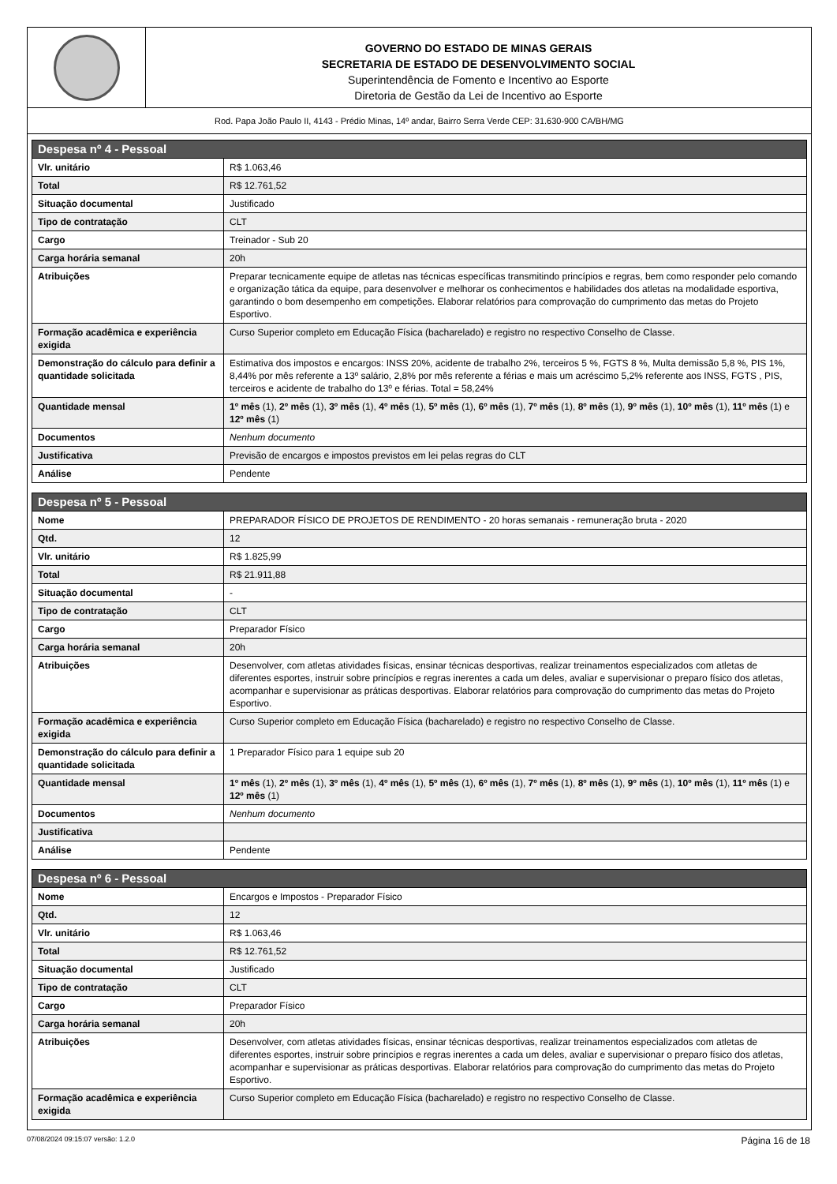GOVERNO DO ESTADO DE MINAS GERAIS
SECRETARIA DE ESTADO DE DESENVOLVIMENTO SOCIAL
Superintendência de Fomento e Incentivo ao Esporte
Diretoria de Gestão da Lei de Incentivo ao Esporte
Rod. Papa João Paulo II, 4143 - Prédio Minas, 14º andar, Bairro Serra Verde CEP: 31.630-900 CA/BH/MG
| Despesa nº 4 - Pessoal | |
| --- | --- |
| Vlr. unitário | R$ 1.063,46 |
| Total | R$ 12.761,52 |
| Situação documental | Justificado |
| Tipo de contratação | CLT |
| Cargo | Treinador - Sub 20 |
| Carga horária semanal | 20h |
| Atribuições | Preparar tecnicamente equipe de atletas nas técnicas específicas transmitindo princípios e regras, bem como responder pelo comando e organização tática da equipe, para desenvolver e melhorar os conhecimentos e habilidades dos atletas na modalidade esportiva, garantindo o bom desempenho em competições. Elaborar relatórios para comprovação do cumprimento das metas do Projeto Esportivo. |
| Formação acadêmica e experiência exigida | Curso Superior completo em Educação Física (bacharelado) e registro no respectivo Conselho de Classe. |
| Demonstração do cálculo para definir a quantidade solicitada | Estimativa dos impostos e encargos: INSS 20%, acidente de trabalho 2%, terceiros 5 %, FGTS 8 %, Multa demissão 5,8 %, PIS 1%, 8,44% por mês referente a 13º salário, 2,8% por mês referente a férias e mais um acréscimo 5,2% referente aos INSS, FGTS , PIS, terceiros e acidente de trabalho do 13º e férias. Total = 58,24% |
| Quantidade mensal | 1º mês (1), 2º mês (1), 3º mês (1), 4º mês (1), 5º mês (1), 6º mês (1), 7º mês (1), 8º mês (1), 9º mês (1), 10º mês (1), 11º mês (1) e 12º mês (1) |
| Documentos | Nenhum documento |
| Justificativa | Previsão de encargos e impostos previstos em lei pelas regras do CLT |
| Análise | Pendente |
| Despesa nº 5 - Pessoal | |
| --- | --- |
| Nome | PREPARADOR FÍSICO DE PROJETOS DE RENDIMENTO - 20 horas semanais - remuneração bruta - 2020 |
| Qtd. | 12 |
| Vlr. unitário | R$ 1.825,99 |
| Total | R$ 21.911,88 |
| Situação documental | - |
| Tipo de contratação | CLT |
| Cargo | Preparador Físico |
| Carga horária semanal | 20h |
| Atribuições | Desenvolver, com atletas atividades físicas, ensinar técnicas desportivas, realizar treinamentos especializados com atletas de diferentes esportes, instruir sobre princípios e regras inerentes a cada um deles, avaliar e supervisionar o preparo físico dos atletas, acompanhar e supervisionar as práticas desportivas. Elaborar relatórios para comprovação do cumprimento das metas do Projeto Esportivo. |
| Formação acadêmica e experiência exigida | Curso Superior completo em Educação Física (bacharelado) e registro no respectivo Conselho de Classe. |
| Demonstração do cálculo para definir a quantidade solicitada | 1 Preparador Físico para 1 equipe sub 20 |
| Quantidade mensal | 1º mês (1), 2º mês (1), 3º mês (1), 4º mês (1), 5º mês (1), 6º mês (1), 7º mês (1), 8º mês (1), 9º mês (1), 10º mês (1), 11º mês (1) e 12º mês (1) |
| Documentos | Nenhum documento |
| Justificativa | |
| Análise | Pendente |
| Despesa nº 6 - Pessoal | |
| --- | --- |
| Nome | Encargos e Impostos - Preparador Físico |
| Qtd. | 12 |
| Vlr. unitário | R$ 1.063,46 |
| Total | R$ 12.761,52 |
| Situação documental | Justificado |
| Tipo de contratação | CLT |
| Cargo | Preparador Físico |
| Carga horária semanal | 20h |
| Atribuições | Desenvolver, com atletas atividades físicas, ensinar técnicas desportivas, realizar treinamentos especializados com atletas de diferentes esportes, instruir sobre princípios e regras inerentes a cada um deles, avaliar e supervisionar o preparo físico dos atletas, acompanhar e supervisionar as práticas desportivas. Elaborar relatórios para comprovação do cumprimento das metas do Projeto Esportivo. |
| Formação acadêmica e experiência exigida | Curso Superior completo em Educação Física (bacharelado) e registro no respectivo Conselho de Classe. |
07/08/2024 09:15:07 versão: 1.2.0 Página 16 de 18